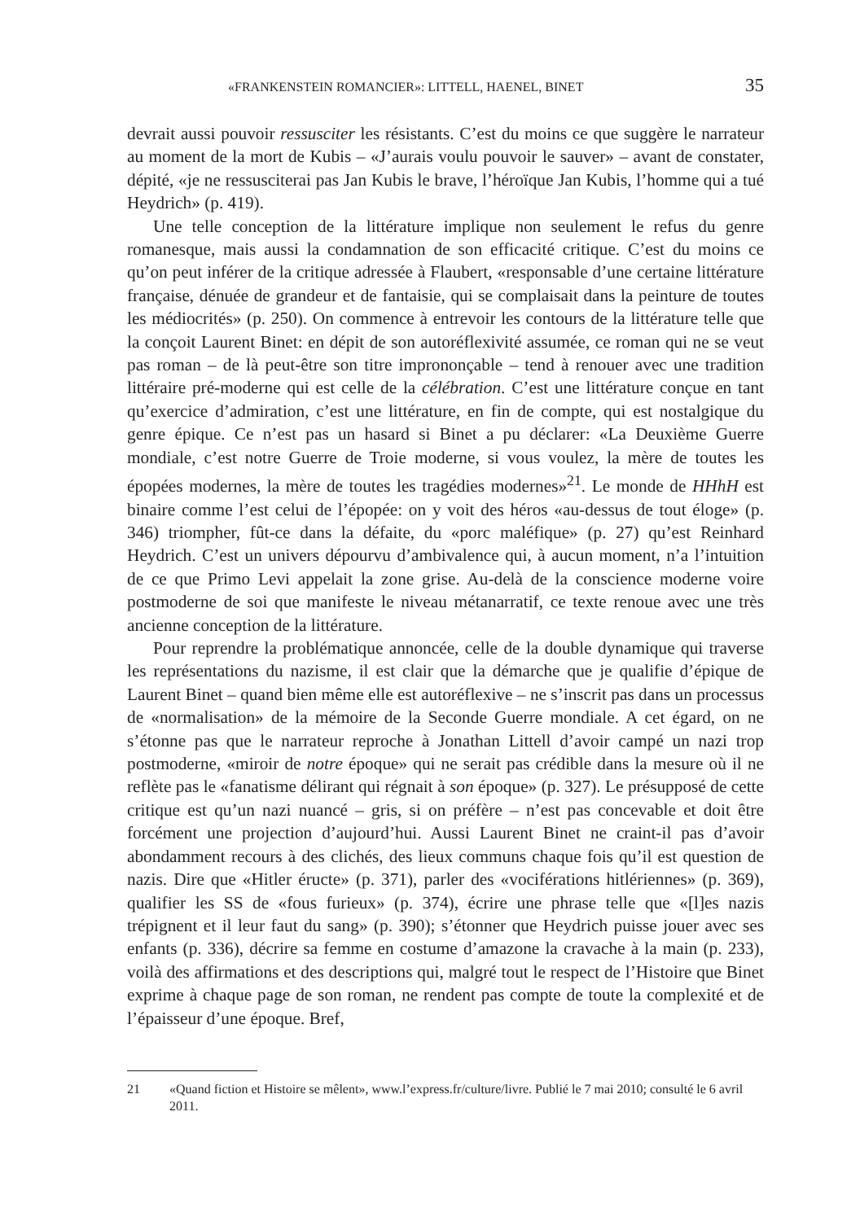«FRANKENSTEIN ROMANCIER»: LITTELL, HAENEL, BINET 35
devrait aussi pouvoir ressusciter les résistants. C’est du moins ce que suggère le narrateur au moment de la mort de Kubis – «J’aurais voulu pouvoir le sauver» – avant de constater, dépité, «je ne ressusciterai pas Jan Kubis le brave, l’héroïque Jan Kubis, l’homme qui a tué Heydrich» (p. 419).
Une telle conception de la littérature implique non seulement le refus du genre romanesque, mais aussi la condamnation de son efficacité critique. C’est du moins ce qu’on peut inférer de la critique adressée à Flaubert, «responsable d’une certaine littérature française, dénuée de grandeur et de fantaisie, qui se complaisait dans la peinture de toutes les médiocrités» (p. 250). On commence à entrevoir les contours de la littérature telle que la conçoit Laurent Binet: en dépit de son autoréflexivité assumée, ce roman qui ne se veut pas roman – de là peut-être son titre imprononçable – tend à renouer avec une tradition littéraire pré-moderne qui est celle de la célébration. C’est une littérature conçue en tant qu’exercice d’admiration, c’est une littérature, en fin de compte, qui est nostalgique du genre épique. Ce n’est pas un hasard si Binet a pu déclarer: «La Deuxième Guerre mondiale, c’est notre Guerre de Troie moderne, si vous voulez, la mère de toutes les épopées modernes, la mère de toutes les tragédies modernes»<sup>21</sup>. Le monde de HHhH est binaire comme l’est celui de l’épopée: on y voit des héros «au-dessus de tout éloge» (p. 346) triompher, fût-ce dans la défaite, du «porc maléfique» (p. 27) qu’est Reinhard Heydrich. C’est un univers dépourvu d’ambivalence qui, à aucun moment, n’a l’intuition de ce que Primo Levi appelait la zone grise. Au-delà de la conscience moderne voire postmoderne de soi que manifeste le niveau métanarratif, ce texte renoue avec une très ancienne conception de la littérature.
Pour reprendre la problématique annoncée, celle de la double dynamique qui traverse les représentations du nazisme, il est clair que la démarche que je qualifie d’épique de Laurent Binet – quand bien même elle est autoréflexive – ne s’inscrit pas dans un processus de «normalisation» de la mémoire de la Seconde Guerre mondiale. A cet égard, on ne s’étonne pas que le narrateur reproche à Jonathan Littell d’avoir campé un nazi trop postmoderne, «miroir de notre époque» qui ne serait pas crédible dans la mesure où il ne reflète pas le «fanatisme délirant qui régnait à son époque» (p. 327). Le présupposé de cette critique est qu’un nazi nuancé – gris, si on préfère – n’est pas concevable et doit être forcément une projection d’aujourd’hui. Aussi Laurent Binet ne craint-il pas d’avoir abondamment recours à des clichés, des lieux communs chaque fois qu’il est question de nazis. Dire que «Hitler éructe» (p. 371), parler des «vociférations hitlériennes» (p. 369), qualifier les SS de «fous furieux» (p. 374), écrire une phrase telle que «[l]es nazis trépignent et il leur faut du sang» (p. 390); s’étonner que Heydrich puisse jouer avec ses enfants (p. 336), décrire sa femme en costume d’amazone la cravache à la main (p. 233), voilà des affirmations et des descriptions qui, malgré tout le respect de l’Histoire que Binet exprime à chaque page de son roman, ne rendent pas compte de toute la complexité et de l’épaisseur d’une époque. Bref,
21 «Quand fiction et Histoire se mêlent», www.l’express.fr/culture/livre. Publié le 7 mai 2010; consulté le 6 avril 2011.